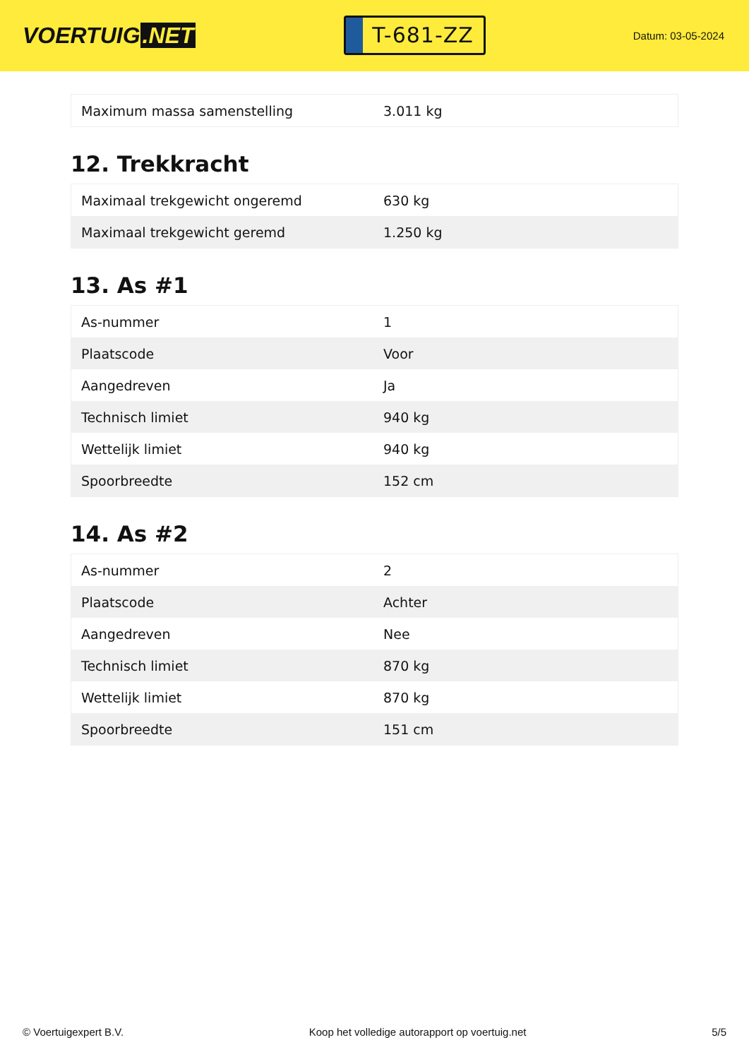VOERTUIG.NET
T-681-ZZ
Datum: 03-05-2024
| Maximum massa samenstelling | 3.011 kg |
12. Trekkracht
| Maximaal trekgewicht ongeremd | 630 kg |
| Maximaal trekgewicht geremd | 1.250 kg |
13. As #1
| As-nummer | 1 |
| Plaatscode | Voor |
| Aangedreven | Ja |
| Technisch limiet | 940 kg |
| Wettelijk limiet | 940 kg |
| Spoorbreedte | 152 cm |
14. As #2
| As-nummer | 2 |
| Plaatscode | Achter |
| Aangedreven | Nee |
| Technisch limiet | 870 kg |
| Wettelijk limiet | 870 kg |
| Spoorbreedte | 151 cm |
© Voertuigexpert B.V. Koop het volledige autorapport op voertuig.net 5/5